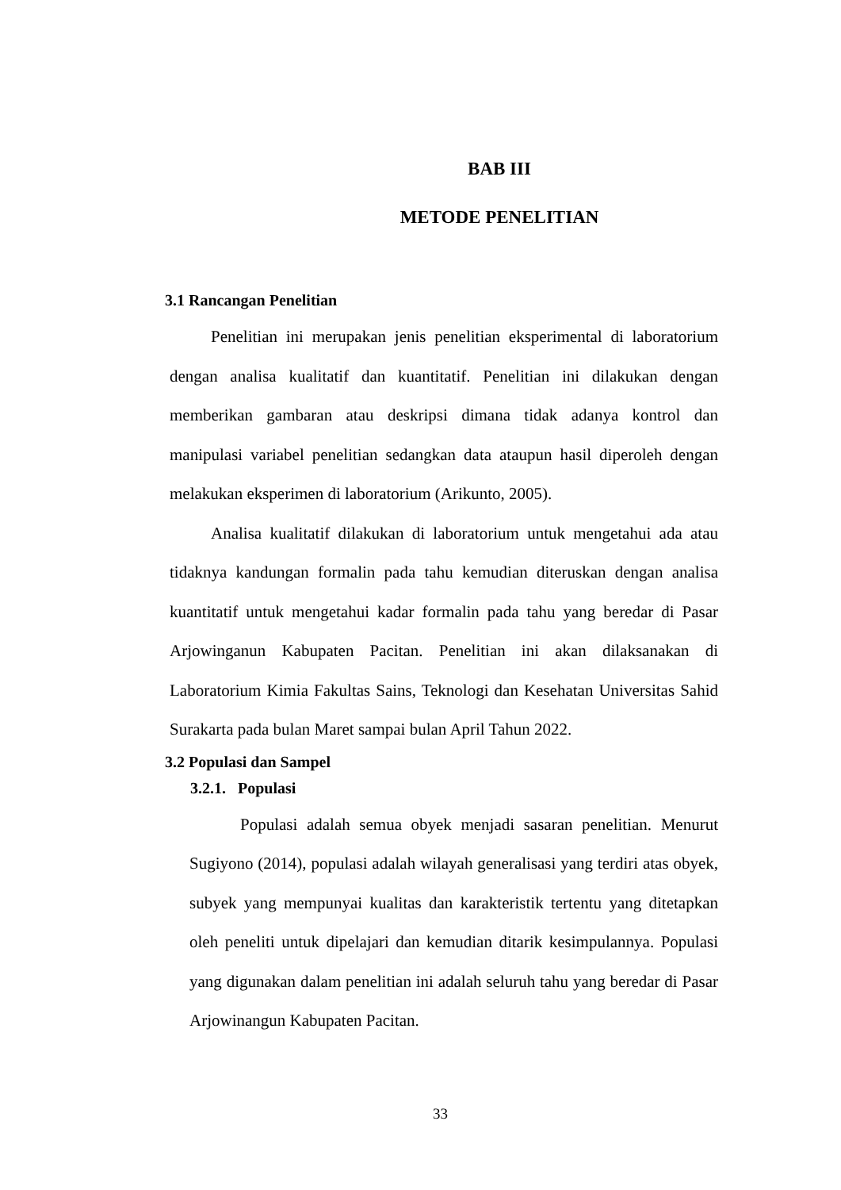BAB III
METODE PENELITIAN
3.1 Rancangan Penelitian
Penelitian ini merupakan jenis penelitian eksperimental di laboratorium dengan analisa kualitatif dan kuantitatif. Penelitian ini dilakukan dengan memberikan gambaran atau deskripsi dimana tidak adanya kontrol dan manipulasi variabel penelitian sedangkan data ataupun hasil diperoleh dengan melakukan eksperimen di laboratorium (Arikunto, 2005).
Analisa kualitatif dilakukan di laboratorium untuk mengetahui ada atau tidaknya kandungan formalin pada tahu kemudian diteruskan dengan analisa kuantitatif untuk mengetahui kadar formalin pada tahu yang beredar di Pasar Arjowinganun Kabupaten Pacitan. Penelitian ini akan dilaksanakan di Laboratorium Kimia Fakultas Sains, Teknologi dan Kesehatan Universitas Sahid Surakarta pada bulan Maret sampai bulan April Tahun 2022.
3.2 Populasi dan Sampel
3.2.1. Populasi
Populasi adalah semua obyek menjadi sasaran penelitian. Menurut Sugiyono (2014), populasi adalah wilayah generalisasi yang terdiri atas obyek, subyek yang mempunyai kualitas dan karakteristik tertentu yang ditetapkan oleh peneliti untuk dipelajari dan kemudian ditarik kesimpulannya. Populasi yang digunakan dalam penelitian ini adalah seluruh tahu yang beredar di Pasar Arjowinangun Kabupaten Pacitan.
33